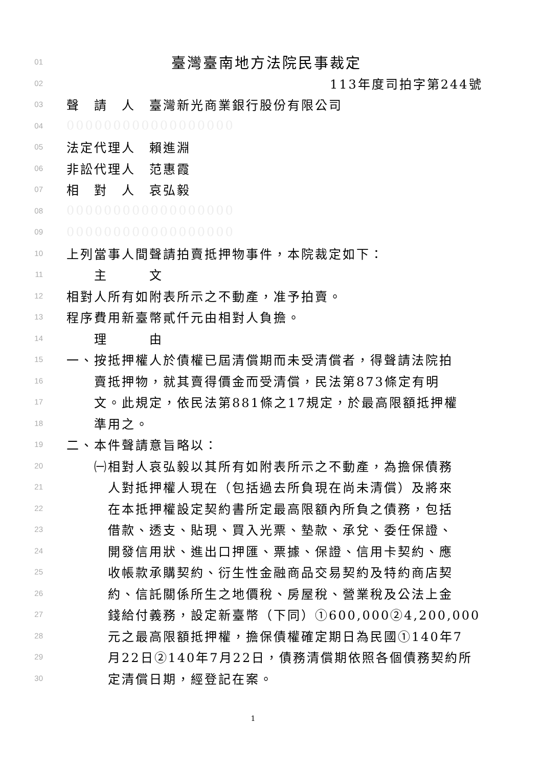01 臺灣臺南地方法院民事裁定
02 113年度司拍字第244號
03 聲　請　人　臺灣新光商業銀行股份有限公司
04 000000000000000000
05 法定代理人　賴進淵
06 非訟代理人　范惠霞
07 相　對　人　哀弘毅
08 000000000000000000
09 000000000000000000
10 上列當事人間聲請拍賣抵押物事件，本院裁定如下：
11　　主　　　文
12 相對人所有如附表所示之不動產，准予拍賣。
13 程序費用新臺幣貳仟元由相對人負擔。
14　　理　　　由
15 一、按抵押權人於債權已屆清償期而未受清償者，得聲請法院拍
16　　賣抵押物，就其賣得價金而受清償，民法第873條定有明
17　　文。此規定，依民法第881條之17規定，於最高限額抵押權
18　　準用之。
19 二、本件聲請意旨略以：
20　　㈠相對人哀弘毅以其所有如附表所示之不動產，為擔保債務
21　　　人對抵押權人現在（包括過去所負現在尚未清償）及將來
22　　　在本抵押權設定契約書所定最高限額內所負之債務，包括
23　　　借款、透支、貼現、買入光票、墊款、承兌、委任保證、
24　　　開發信用狀、進出口押匯、票據、保證、信用卡契約、應
25　　　收帳款承購契約、衍生性金融商品交易契約及特約商店契
26　　　約、信託關係所生之地價稅、房屋稅、營業稅及公法上金
27　　　錢給付義務，設定新臺幣（下同）①600,000②4,200,000
28　　　元之最高限額抵押權，擔保債權確定期日為民國①140年7
29　　　月22日②140年7月22日，債務清償期依照各個債務契約所
30　　　定清償日期，經登記在案。
1